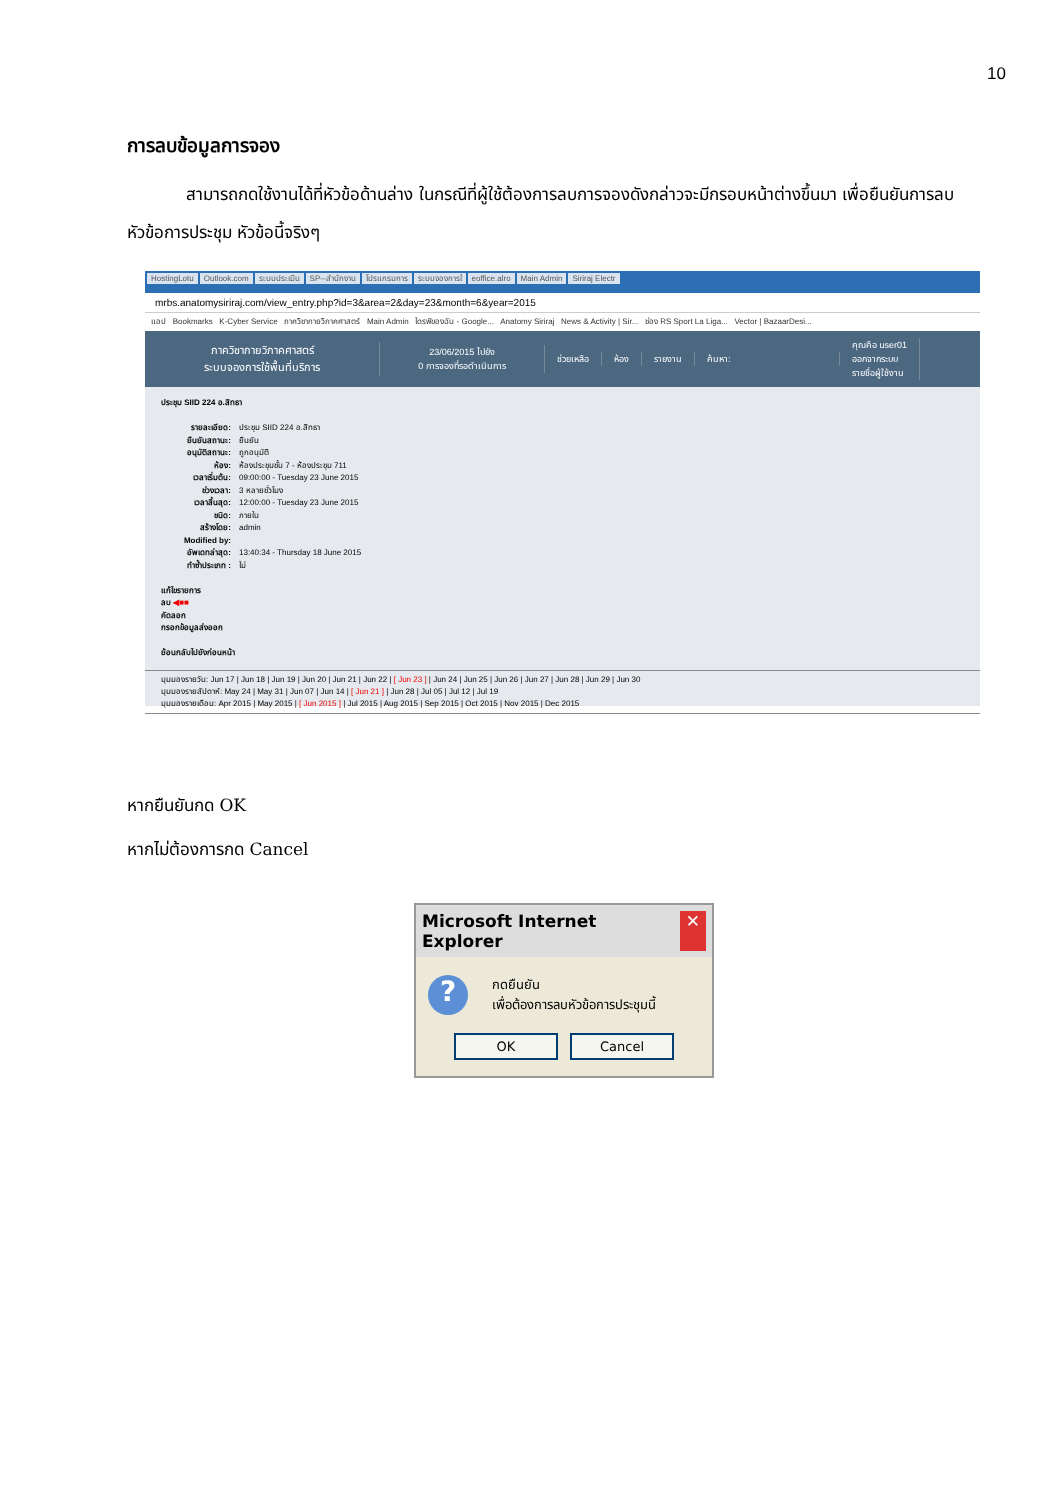10
การลบข้อมูลการจอง
สามารถกดใช้งานได้ที่หัวข้อด้านล่าง ในกรณีที่ผู้ใช้ต้องการลบการจองดังกล่าวจะมีกรอบหน้าต่างขึ้นมา เพื่อยืนยันการลบหัวข้อการประชุม หัวข้อนี้จริงๆ
HostingLotu Outlook.com ระบบประเมิน SP--สำนักงาน โปรแกรมการ ระบบจองการใ eoffice.alro Main Admin Siriraj Electr
mrbs.anatomysiriraj.com/view_entry.php?id=3&area=2&day=23&month=6&year=2015
แอป Bookmarks K-Cyber Service ภาควิชากายวิภาคศาสตร์ Main Admin ไดรฟ์ของฉัน - Google... Anatomy Siriraj News & Activity | Sir... ช่อง RS Sport La Liga... Vector | BazaarDesi...
ภาควิชากายวิภาคศาสตร์
ระบบจองการใช้พื้นที่บริการ
23/06/2015 ไปยัง
0 การจองที่รอดำเนินการ
ช่วยเหลือ ห้อง รายงาน ค้นหา:
คุณคือ user01
ออกจากระบบ
รายชื่อผู้ใช้งาน
ประชุม SIID 224 อ.สิทธา
รายละเอียด: ประชุม SIID 224 อ.สิทธา
ยืนยันสถานะ: ยืนยัน
อนุมัติสถานะ: ถูกอนุมัติ
ห้อง: ห้องประชุมชั้น 7 - ห้องประชุม 711
เวลาเริ่มต้น: 09:00:00 - Tuesday 23 June 2015
ช่วงเวลา: 3 หลายชั่วโมง
เวลาสิ้นสุด: 12:00:00 - Tuesday 23 June 2015
ชนิด: ภายใน
สร้างโดย: admin
Modified by:
อัพเดทล่าสุด: 13:40:34 - Thursday 18 June 2015
ทำซ้ำประเภท : ไม่
แก้ไขรายการ
ลบ ◀■■
คัดลอก
กรอกข้อมูลส่งออก
ย้อนกลับไปยังก่อนหน้า
มุมมองรายวัน: Jun 17 | Jun 18 | Jun 19 | Jun 20 | Jun 21 | Jun 22 | [ Jun 23 ] | Jun 24 | Jun 25 | Jun 26 | Jun 27 | Jun 28 | Jun 29 | Jun 30
มุมมองรายสัปดาห์: May 24 | May 31 | Jun 07 | Jun 14 | [ Jun 21 ] | Jun 28 | Jul 05 | Jul 12 | Jul 19
มุมมองรายเดือน: Apr 2015 | May 2015 | [ Jun 2015 ] | Jul 2015 | Aug 2015 | Sep 2015 | Oct 2015 | Nov 2015 | Dec 2015
หากยืนยันกด OK
หากไม่ต้องการกด Cancel
Microsoft Internet Explorer ✕
?
กดยืนยัน
เพื่อต้องการลบหัวข้อการประชุมนี้
OK Cancel